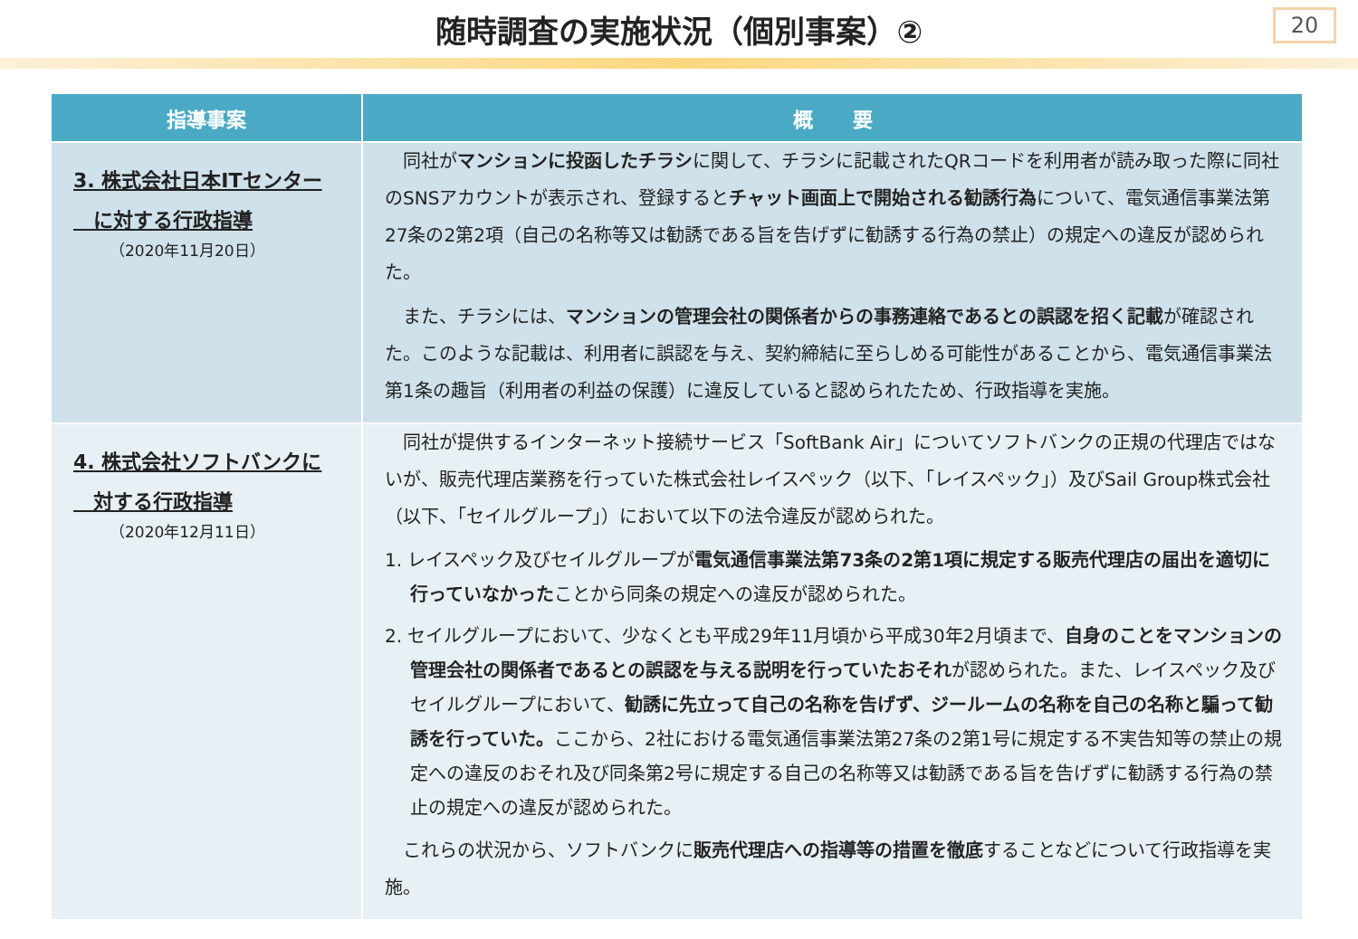随時調査の実施状況（個別事案）②
20
| 指導事案 | 概 要 |
| --- | --- |
| 3. 株式会社日本ITセンター に対する行政指導 （2020年11月20日） | 同社が マンションに投函したチラシ に関して、チラシに記載されたQRコードを利用者が読み取った際に同社のSNSアカウントが表示され、登録すると チャット画面上で開始される勧誘行為 について、電気通信事業法第27条の2第2項（自己の名称等又は勧誘である旨を告げずに勧誘する行為の禁止）の規定への違反が認められた。 また、チラシには、 マンションの管理会社の関係者からの事務連絡であるとの誤認を招く記載 が確認された。このような記載は、利用者に誤認を与え、契約締結に至らしめる可能性があることから、電気通信事業法第1条の趣旨（利用者の利益の保護）に違反していると認められたため、行政指導を実施。 |
| 4. 株式会社ソフトバンクに 対する行政指導 （2020年12月11日） | 同社が提供するインターネット接続サービス「SoftBank Air」についてソフトバンクの正規の代理店ではないが、販売代理店業務を行っていた株式会社レイスペック（以下、「レイスペック」）及びSail Group株式会社（以下、「セイルグループ」）において以下の法令違反が認められた。 1. レイスペック及びセイルグループが 電気通信事業法第73条の2第1項に規定する販売代理店の届出を適切に行っていなかった ことから同条の規定への違反が認められた。 2. セイルグループにおいて、少なくとも平成29年11月頃から平成30年2月頃まで、 自身のことをマンションの管理会社の関係者であるとの誤認を与える説明を行っていたおそれ が認められた。また、レイスペック及びセイルグループにおいて、 勧誘に先立って自己の名称を告げず、ジールームの名称を自己の名称と騙って勧誘を行っていた。 ここから、2社における電気通信事業法第27条の2第1号に規定する不実告知等の禁止の規定への違反のおそれ及び同条第2号に規定する自己の名称等又は勧誘である旨を告げずに勧誘する行為の禁止の規定への違反が認められた。 これらの状況から、ソフトバンクに 販売代理店への指導等の措置を徹底 することなどについて行政指導を実施。 |